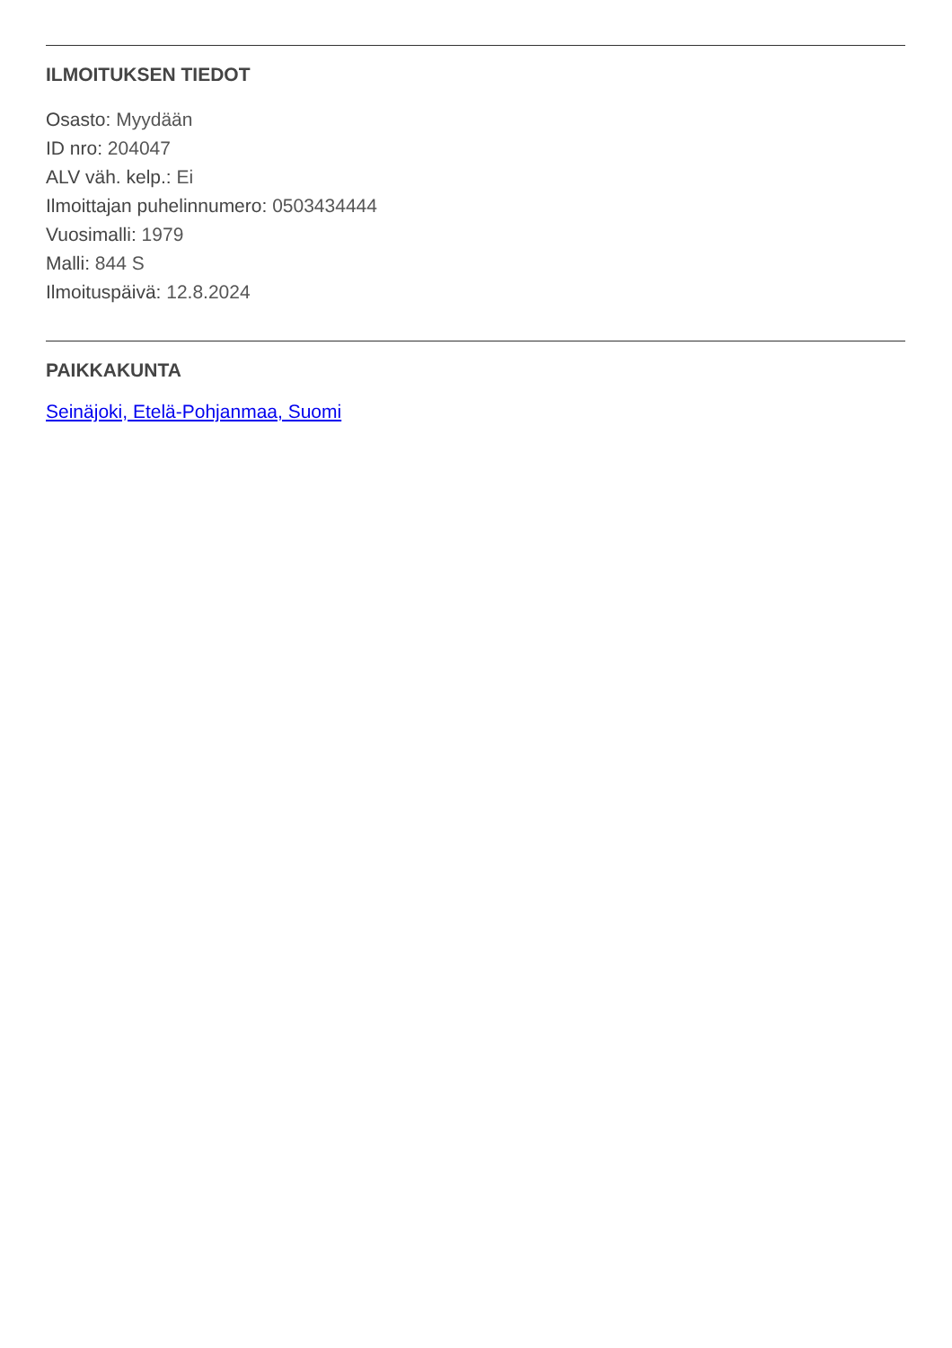ILMOITUKSEN TIEDOT
Osasto: Myydään
ID nro: 204047
ALV väh. kelp.: Ei
Ilmoittajan puhelinnumero: 0503434444
Vuosimalli: 1979
Malli: 844 S
Ilmoituspäivä: 12.8.2024
PAIKKAKUNTA
Seinäjoki, Etelä-Pohjanmaa, Suomi